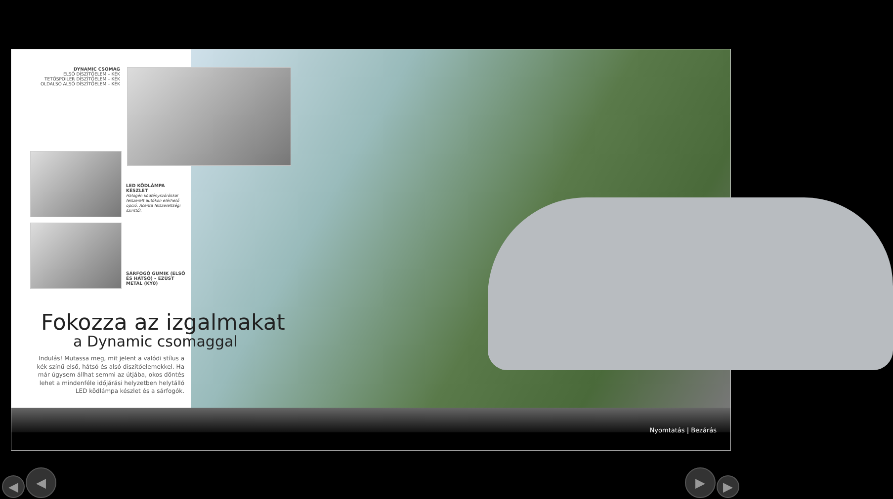DYNAMIC CSOMAG
ELSŐ DÍSZÍTŐELEM – KÉK
TETŐSPOILER DÍSZÍTŐELEM – KÉK
OLDALSÓ ALSÓ DÍSZÍTŐELEM – KÉK
LED KÖDLÁMPA KÉSZLET
Halogén ködfényszórókkal felszerelt autókon elérhető opció, Acenta felszereltségi szinttől.
SÁRFOGÓ GUMIK (ELSŐ ÉS HÁTSÓ) – EZÜST METÁL (KY0)
Fokozza az izgalmakat
a Dynamic csomaggal
Indulás! Mutassa meg, mit jelent a valódi stílus a kék színű első, hátsó és alsó díszítőelemekkel. Ha már úgysem állhat semmi az útjába, okos döntés lehet a mindenféle időjárási helyzetben helytálló LED ködlámpa készlet és a sárfogók.
Nyomtatás | Bezárás
◀ ◀ ▶ ▶